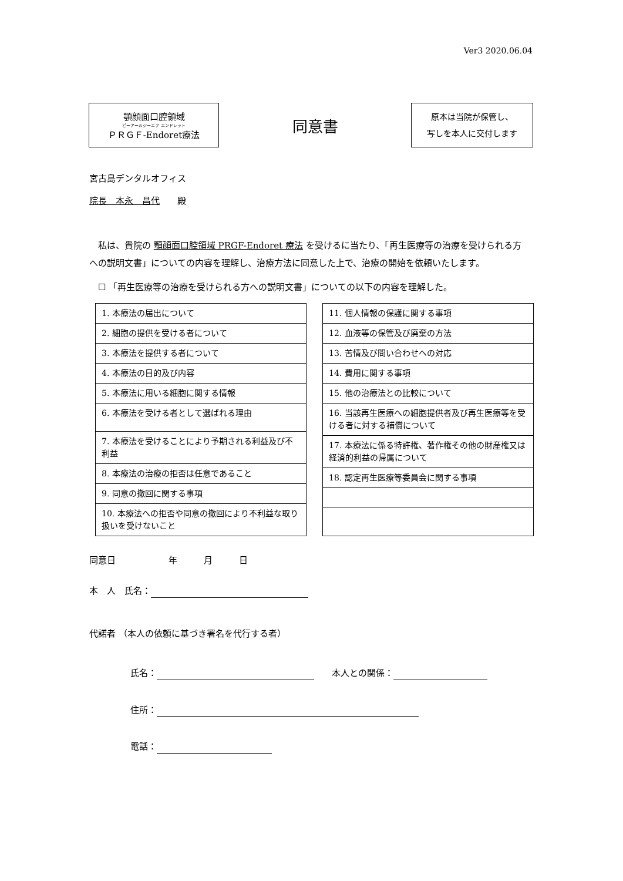Ver3 2020.06.04
顎顔面口腔領域
ピーアールジーエフ エンドレット
ＰＲＧＦ-Endoret療法
同意書
原本は当院が保管し、
写しを本人に交付します
宮古島デンタルオフィス
院長　本永　昌代　　殿
　私は、貴院の 顎顔面口腔領域 PRGF-Endoret 療法 を受けるに当たり、「再生医療等の治療を受けられる方への説明文書」についての内容を理解し、治療方法に同意した上で、治療の開始を依頼いたします。
　☐ 「再生医療等の治療を受けられる方への説明文書」についての以下の内容を理解した。
| 1. 本療法の届出について |
| 2. 細胞の提供を受ける者について |
| 3. 本療法を提供する者について |
| 4. 本療法の目的及び内容 |
| 5. 本療法に用いる細胞に関する情報 |
| 6. 本療法を受ける者として選ばれる理由 |
| 7. 本療法を受けることにより予期される利益及び不利益 |
| 8. 本療法の治療の拒否は任意であること |
| 9. 同意の撤回に関する事項 |
| 10. 本療法への拒否や同意の撤回により不利益な取り扱いを受けないこと |
| 11. 個人情報の保護に関する事項 |
| 12. 血液等の保管及び廃棄の方法 |
| 13. 苦情及び問い合わせへの対応 |
| 14. 費用に関する事項 |
| 15. 他の治療法との比較について |
| 16. 当該再生医療への細胞提供者及び再生医療等を受ける者に対する補償について |
| 17. 本療法に係る特許権、著作権その他の財産権又は経済的利益の帰属について |
| 18. 認定再生医療等委員会に関する事項 |
同意日　　　　　　年　　　月　　　日
本　人　氏名：
代諾者 （本人の依頼に基づき署名を代行する者）
氏名：　　本人との関係：
住所：
電話：